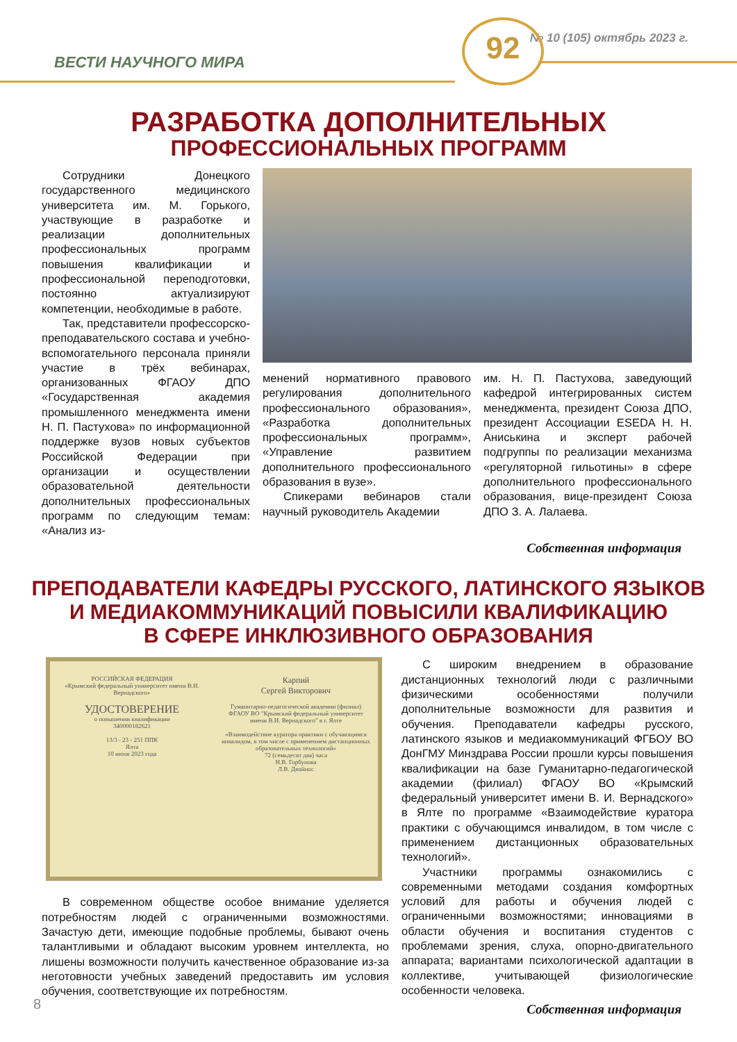ВЕСТИ НАУЧНОГО МИРА
№ 10 (105) октябрь 2023 г.
92
РАЗРАБОТКА ДОПОЛНИТЕЛЬНЫХ
ПРОФЕССИОНАЛЬНЫХ ПРОГРАММ
Сотрудники Донецкого государственного медицинского университета им. М. Горького, участвующие в разработке и реализации дополнительных профессиональных программ повышения квалификации и профессиональной переподготовки, постоянно актуализируют компетенции, необходимые в работе.
Так, представители профессорско-преподавательского состава и учебно-вспомогательного персонала приняли участие в трёх вебинарах, организованных ФГАОУ ДПО «Государственная академия промышленного менеджмента имени Н. П. Пастухова» по информационной поддержке вузов новых субъектов Российской Федерации при организации и осуществлении образовательной деятельности дополнительных профессиональных программ по следующим темам: «Анализ из-
менений нормативного правового регулирования дополнительного профессионального образования», «Разработка дополнительных профессиональных программ», «Управление развитием дополнительного профессионального образования в вузе».
Спикерами вебинаров стали научный руководитель Академии
им. Н. П. Пастухова, заведующий кафедрой интегрированных систем менеджмента, президент Союза ДПО, президент Ассоциации ESEDA Н. Н. Аниськина и эксперт рабочей подгруппы по реализации механизма «регуляторной гильотины» в сфере дополнительного профессионального образования, вице-президент Союза ДПО З. А. Лалаева.
Собственная информация
ПРЕПОДАВАТЕЛИ КАФЕДРЫ РУССКОГО, ЛАТИНСКОГО ЯЗЫКОВ
И МЕДИАКОММУНИКАЦИЙ ПОВЫСИЛИ КВАЛИФИКАЦИЮ
В СФЕРЕ ИНКЛЮЗИВНОГО ОБРАЗОВАНИЯ
РОССИЙСКАЯ ФЕДЕРАЦИЯ
«Крымский федеральный университет имени В.И. Вернадского»
УДОСТОВЕРЕНИЕ
о повышении квалификации
340000182621
13/3 - 23 - 251 ППК
Ялта
10 июня 2023 года
Карпий
Сергей Викторович
Гуманитарно-педагогической академии (филиал) ФГАОУ ВО "Крымский федеральный университет имени В.И. Вернадского" в г. Ялте
«Взаимодействие куратора практики с обучающимся инвалидом, в том числе с применением дистанционных образовательных технологий»
72 (семьдесят два) часа
Н.В. Горбунова
Л.В. Двойнос
В современном обществе особое внимание уделяется потребностям людей с ограниченными возможностями. Зачастую дети, имеющие подобные проблемы, бывают очень талантливыми и обладают высоким уровнем интеллекта, но лишены возможности получить качественное образование из-за неготовности учебных заведений предоставить им условия обучения, соответствующие их потребностям.
С широким внедрением в образование дистанционных технологий люди с различными физическими особенностями получили дополнительные возможности для развития и обучения. Преподаватели кафедры русского, латинского языков и медиакоммуникаций ФГБОУ ВО ДонГМУ Минздрава России прошли курсы повышения квалификации на базе Гуманитарно-педагогической академии (филиал) ФГАОУ ВО «Крымский федеральный университет имени В. И. Вернадского» в Ялте по программе «Взаимодействие куратора практики с обучающимся инвалидом, в том числе с применением дистанционных образовательных технологий».
Участники программы ознакомились с современными методами создания комфортных условий для работы и обучения людей с ограниченными возможностями; инновациями в области обучения и воспитания студентов с проблемами зрения, слуха, опорно-двигательного аппарата; вариантами психологической адаптации в коллективе, учитывающей физиологические особенности человека.
Собственная информация
8